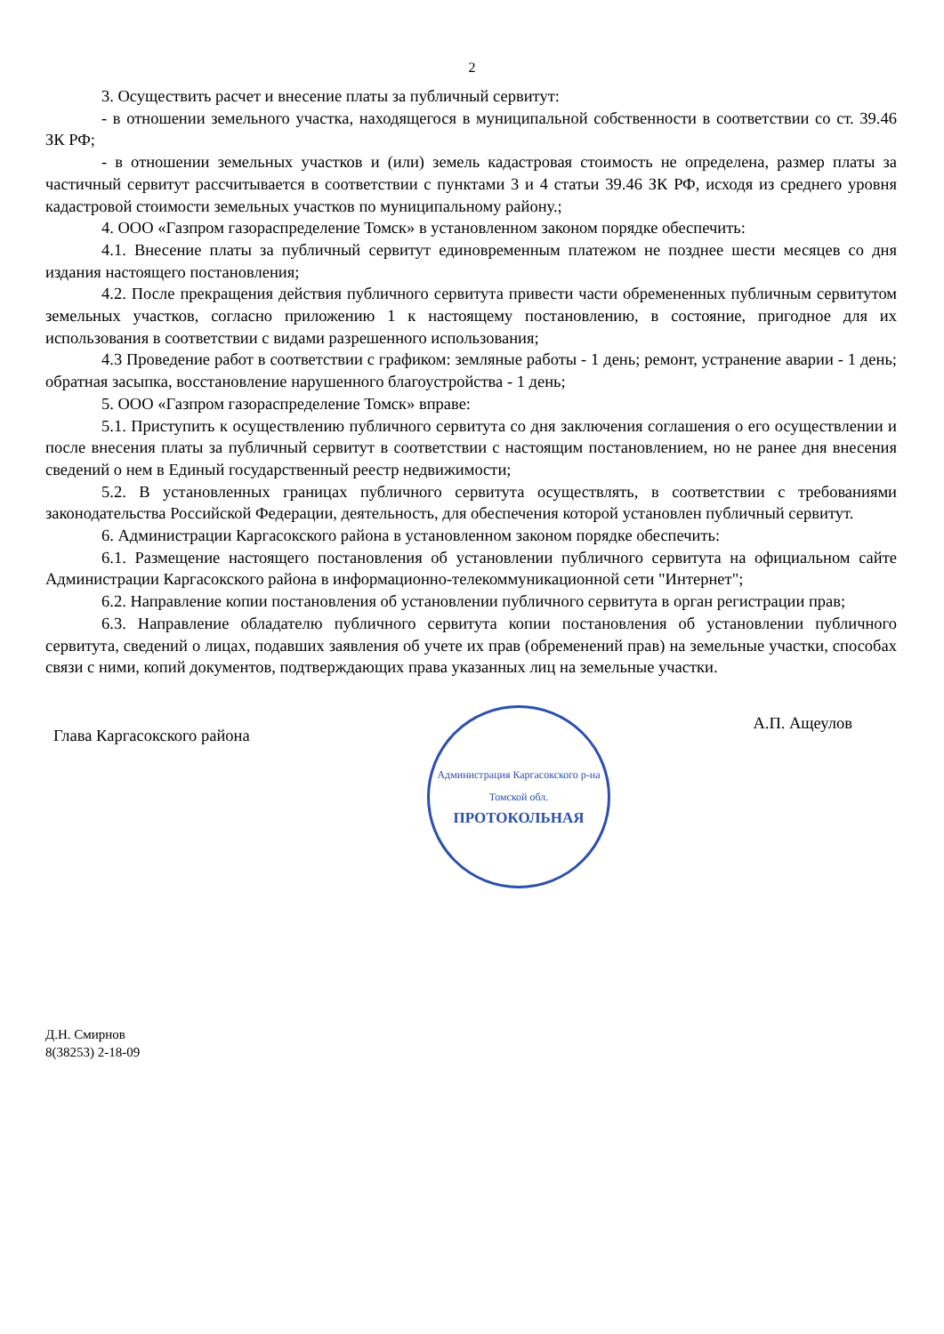2
3. Осуществить расчет и внесение платы за публичный сервитут:
- в отношении земельного участка, находящегося в муниципальной собственности в соответствии со ст. 39.46 ЗК РФ;
- в отношении земельных участков и (или) земель кадастровая стоимость не определена, размер платы за частичный сервитут рассчитывается в соответствии с пунктами 3 и 4 статьи 39.46 ЗК РФ, исходя из среднего уровня кадастровой стоимости земельных участков по муниципальному району.;
4. ООО «Газпром газораспределение Томск» в установленном законом порядке обеспечить:
4.1. Внесение платы за публичный сервитут единовременным платежом не позднее шести месяцев со дня издания настоящего постановления;
4.2. После прекращения действия публичного сервитута привести части обремененных публичным сервитутом земельных участков, согласно приложению 1 к настоящему постановлению, в состояние, пригодное для их использования в соответствии с видами разрешенного использования;
4.3 Проведение работ в соответствии с графиком: земляные работы - 1 день; ремонт, устранение аварии - 1 день; обратная засыпка, восстановление нарушенного благоустройства - 1 день;
5. ООО «Газпром газораспределение Томск» вправе:
5.1. Приступить к осуществлению публичного сервитута со дня заключения соглашения о его осуществлении и после внесения платы за публичный сервитут в соответствии с настоящим постановлением, но не ранее дня внесения сведений о нем в Единый государственный реестр недвижимости;
5.2. В установленных границах публичного сервитута осуществлять, в соответствии с требованиями законодательства Российской Федерации, деятельность, для обеспечения которой установлен публичный сервитут.
6. Администрации Каргасокского района в установленном законом порядке обеспечить:
6.1. Размещение настоящего постановления об установлении публичного сервитута на официальном сайте Администрации Каргасокского района в информационно-телекоммуникационной сети "Интернет";
6.2. Направление копии постановления об установлении публичного сервитута в орган регистрации прав;
6.3. Направление обладателю публичного сервитута копии постановления об установлении публичного сервитута, сведений о лицах, подавших заявления об учете их прав (обременений прав) на земельные участки, способах связи с ними, копий документов, подтверждающих права указанных лиц на земельные участки.
Глава Каргасокского района
Администрация Каргасокского р-на Томской обл.
ПРОТОКОЛЬНАЯ
А.П. Ащеулов
Д.Н. Смирнов
8(38253) 2-18-09